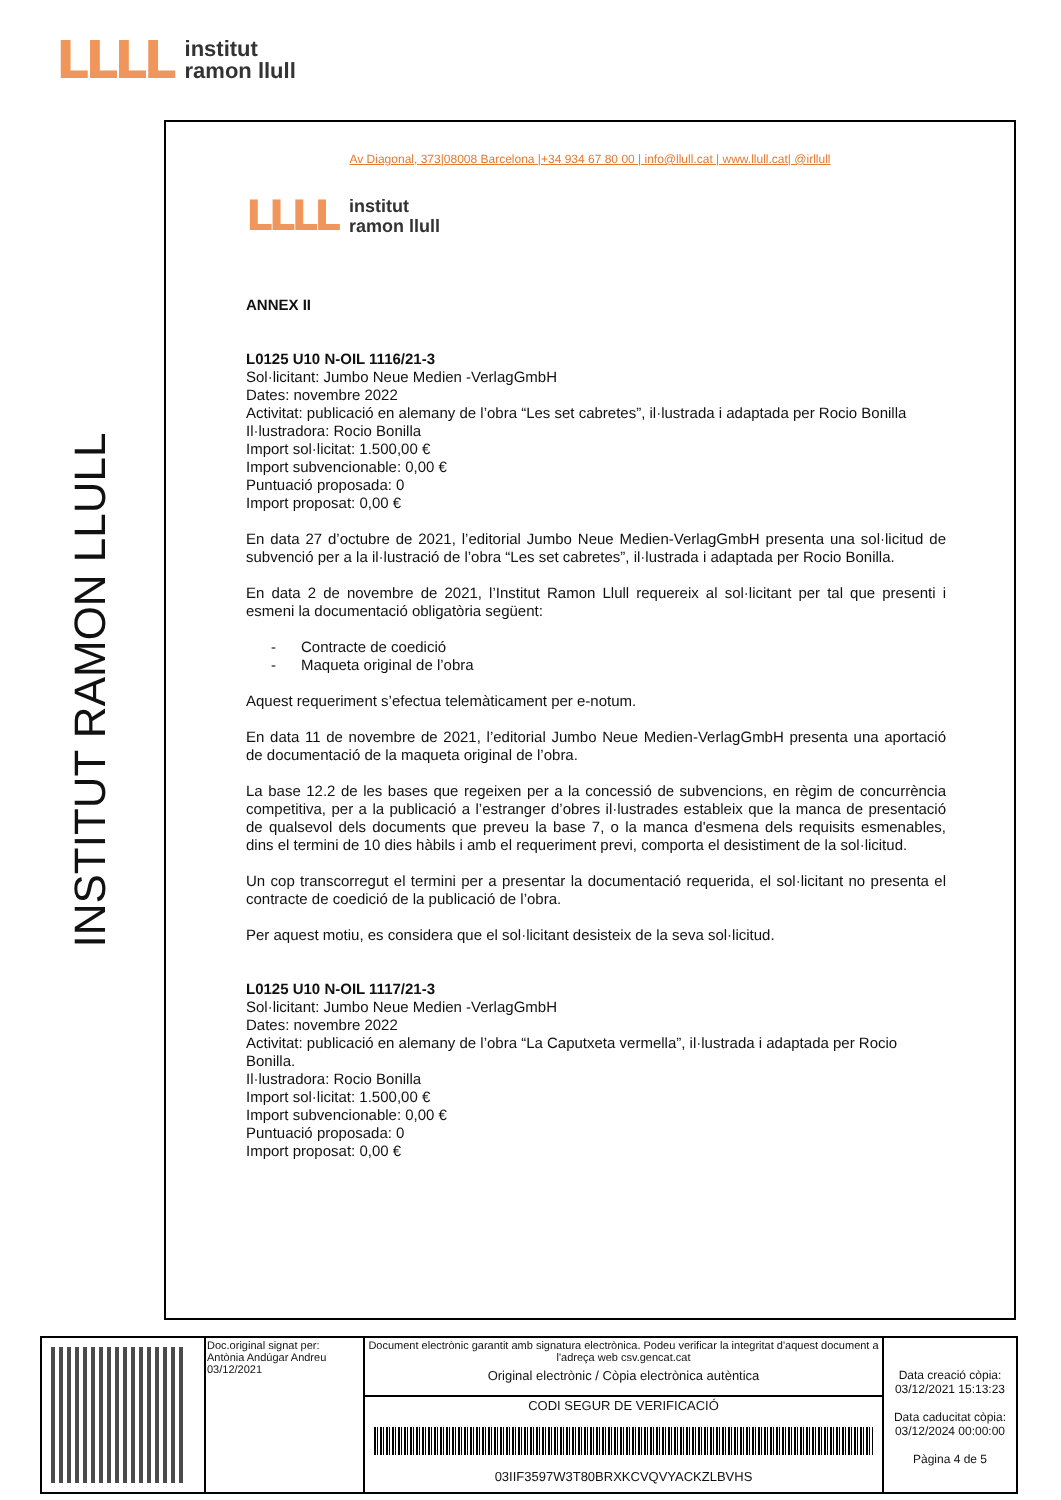LLLL institut
ramon llull
INSTITUT RAMON LLULL
Av Diagonal, 373|08008 Barcelona |+34 934 67 80 00 | info@llull.cat | www.llull.cat| @irllull
LLLL institut
ramon llull
ANNEX II
L0125 U10 N-OIL 1116/21-3
Sol·licitant: Jumbo Neue Medien -VerlagGmbH
Dates: novembre 2022
Activitat: publicació en alemany de l’obra “Les set cabretes”, il·lustrada i adaptada per Rocio Bonilla
Il·lustradora: Rocio Bonilla
Import sol·licitat: 1.500,00 €
Import subvencionable: 0,00 €
Puntuació proposada: 0
Import proposat: 0,00 €
En data 27 d’octubre de 2021, l’editorial Jumbo Neue Medien-VerlagGmbH presenta una sol·licitud de subvenció per a la il·lustració de l’obra “Les set cabretes”, il·lustrada i adaptada per Rocio Bonilla.
En data 2 de novembre de 2021, l’Institut Ramon Llull requereix al sol·licitant per tal que presenti i esmeni la documentació obligatòria següent:
- Contracte de coedició
- Maqueta original de l’obra
Aquest requeriment s’efectua telemàticament per e-notum.
En data 11 de novembre de 2021, l’editorial Jumbo Neue Medien-VerlagGmbH presenta una aportació de documentació de la maqueta original de l’obra.
La base 12.2 de les bases que regeixen per a la concessió de subvencions, en règim de concurrència competitiva, per a la publicació a l’estranger d’obres il·lustrades estableix que la manca de presentació de qualsevol dels documents que preveu la base 7, o la manca d'esmena dels requisits esmenables, dins el termini de 10 dies hàbils i amb el requeriment previ, comporta el desistiment de la sol·licitud.
Un cop transcorregut el termini per a presentar la documentació requerida, el sol·licitant no presenta el contracte de coedició de la publicació de l’obra.
Per aquest motiu, es considera que el sol·licitant desisteix de la seva sol·licitud.
L0125 U10 N-OIL 1117/21-3
Sol·licitant: Jumbo Neue Medien -VerlagGmbH
Dates: novembre 2022
Activitat: publicació en alemany de l’obra “La Caputxeta vermella”, il·lustrada i adaptada per Rocio Bonilla.
Il·lustradora: Rocio Bonilla
Import sol·licitat: 1.500,00 €
Import subvencionable: 0,00 €
Puntuació proposada: 0
Import proposat: 0,00 €
| | Doc.original signat per: Antònia Andúgar Andreu 03/12/2021 | Document electrònic garantit amb signatura electrònica. Podeu verificar la integritat d'aquest document a l'adreça web csv.gencat.cat Original electrònic / Còpia electrònica autèntica | Data creació còpia: 03/12/2021 15:13:23 Data caducitat còpia: 03/12/2024 00:00:00 Pàgina 4 de 5 |
| | | CODI SEGUR DE VERIFICACIÓ 03IIF3597W3T80BRXKCVQVYACKZLBVHS | |